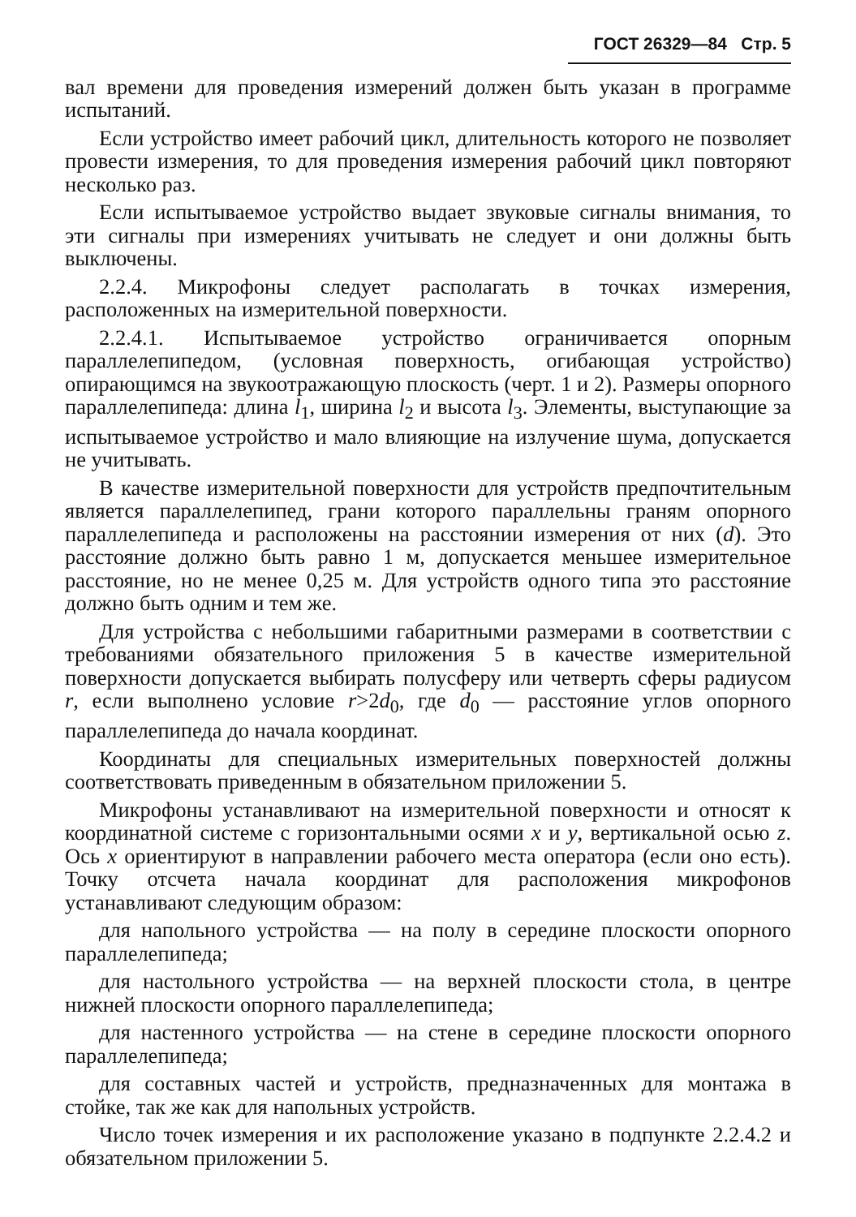ГОСТ 26329—84 Стр. 5
вал времени для проведения измерений должен быть указан в программе испытаний.
Если устройство имеет рабочий цикл, длительность которого не позволяет провести измерения, то для проведения измерения рабочий цикл повторяют несколько раз.
Если испытываемое устройство выдает звуковые сигналы внимания, то эти сигналы при измерениях учитывать не следует и они должны быть выключены.
2.2.4. Микрофоны следует располагать в точках измерения, расположенных на измерительной поверхности.
2.2.4.1. Испытываемое устройство ограничивается опорным параллелепипедом, (условная поверхность, огибающая устройство) опирающимся на звукоотражающую плоскость (черт. 1 и 2). Размеры опорного параллелепипеда: длина l<sub>1</sub>, ширина l<sub>2</sub> и высота l<sub>3</sub>. Элементы, выступающие за испытываемое устройство и мало влияющие на излучение шума, допускается не учитывать.
В качестве измерительной поверхности для устройств предпочтительным является параллелепипед, грани которого параллельны граням опорного параллелепипеда и расположены на расстоянии измерения от них (d). Это расстояние должно быть равно 1 м, допускается меньшее измерительное расстояние, но не менее 0,25 м. Для устройств одного типа это расстояние должно быть одним и тем же.
Для устройства с небольшими габаритными размерами в соответствии с требованиями обязательного приложения 5 в качестве измерительной поверхности допускается выбирать полусферу или четверть сферы радиусом r, если выполнено условие r>2d<sub>0</sub>, где d<sub>0</sub> — расстояние углов опорного параллелепипеда до начала координат.
Координаты для специальных измерительных поверхностей должны соответствовать приведенным в обязательном приложении 5.
Микрофоны устанавливают на измерительной поверхности и относят к координатной системе с горизонтальными осями x и y, вертикальной осью z. Ось x ориентируют в направлении рабочего места оператора (если оно есть). Точку отсчета начала координат для расположения микрофонов устанавливают следующим образом:
для напольного устройства — на полу в середине плоскости опорного параллелепипеда;
для настольного устройства — на верхней плоскости стола, в центре нижней плоскости опорного параллелепипеда;
для настенного устройства — на стене в середине плоскости опорного параллелепипеда;
для составных частей и устройств, предназначенных для монтажа в стойке, так же как для напольных устройств.
Число точек измерения и их расположение указано в подпункте 2.2.4.2 и обязательном приложении 5.